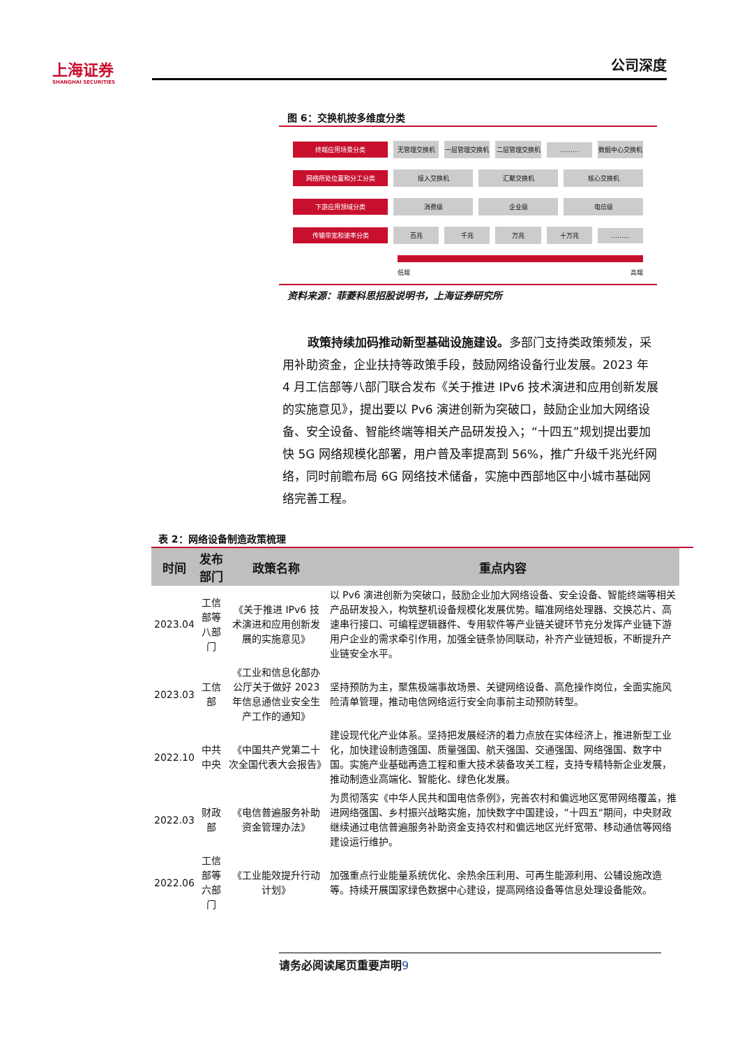上海证券
SHANGHAI SECURITIES
公司深度
图 6：交换机按多维度分类
终端应用场景分类 无管理交换机 一层管理交换机 二层管理交换机 ……… 数据中心交换机
网络所处位置和分工分类 接入交换机 汇聚交换机 核心交换机
下游应用领域分类 消费级 企业级 电信级
传输带宽和速率分类 百兆 千兆 万兆 十万兆 ………
低端 高端
资料来源：菲菱科思招股说明书，上海证券研究所
政策持续加码推动新型基础设施建设。多部门支持类政策频发，采用补助资金，企业扶持等政策手段，鼓励网络设备行业发展。2023 年 4 月工信部等八部门联合发布《关于推进 IPv6 技术演进和应用创新发展的实施意见》，提出要以 Pv6 演进创新为突破口，鼓励企业加大网络设备、安全设备、智能终端等相关产品研发投入；“十四五”规划提出要加快 5G 网络规模化部署，用户普及率提高到 56%，推广升级千兆光纤网络，同时前瞻布局 6G 网络技术储备，实施中西部地区中小城市基础网络完善工程。
表 2：网络设备制造政策梳理
| 时间 | 发布部门 | 政策名称 | 重点内容 |
| --- | --- | --- | --- |
| 2023.04 | 工信部等八部门 | 《关于推进 IPv6 技术演进和应用创新发展的实施意见》 | 以 Pv6 演进创新为突破口，鼓励企业加大网络设备、安全设备、智能终端等相关产品研发投入，构筑整机设备规模化发展优势。瞄准网络处理器、交换芯片、高速串行接口、可编程逻辑器件、专用软件等产业链关键环节充分发挥产业链下游用户企业的需求牵引作用，加强全链条协同联动，补齐产业链短板，不断提升产业链安全水平。 |
| 2023.03 | 工信部 | 《工业和信息化部办公厅关于做好 2023 年信息通信业安全生产工作的通知》 | 坚持预防为主，聚焦极端事故场景、关键网络设备、高危操作岗位，全面实施风险清单管理，推动电信网络运行安全向事前主动预防转型。 |
| 2022.10 | 中共中央 | 《中国共产党第二十次全国代表大会报告》 | 建设现代化产业体系。坚持把发展经济的着力点放在实体经济上，推进新型工业化，加快建设制造强国、质量强国、航天强国、交通强国、网络强国、数字中国。实施产业基础再造工程和重大技术装备攻关工程，支持专精特新企业发展，推动制造业高端化、智能化、绿色化发展。 |
| 2022.03 | 财政部 | 《电信普遍服务补助资金管理办法》 | 为贯彻落实《中华人民共和国电信条例》，完善农村和偏远地区宽带网络覆盖，推进网络强国、乡村振兴战略实施，加快数字中国建设，“十四五“期间，中央财政继续通过电信普遍服务补助资金支持农村和偏远地区光纤宽带、移动通信等网络建设运行维护。 |
| 2022.06 | 工信部等六部门 | 《工业能效提升行动计划》 | 加强重点行业能量系统优化、余热余压利用、可再生能源利用、公辅设施改造等。持续开展国家绿色数据中心建设，提高网络设备等信息处理设备能效。 |
请务必阅读尾页重要声明9